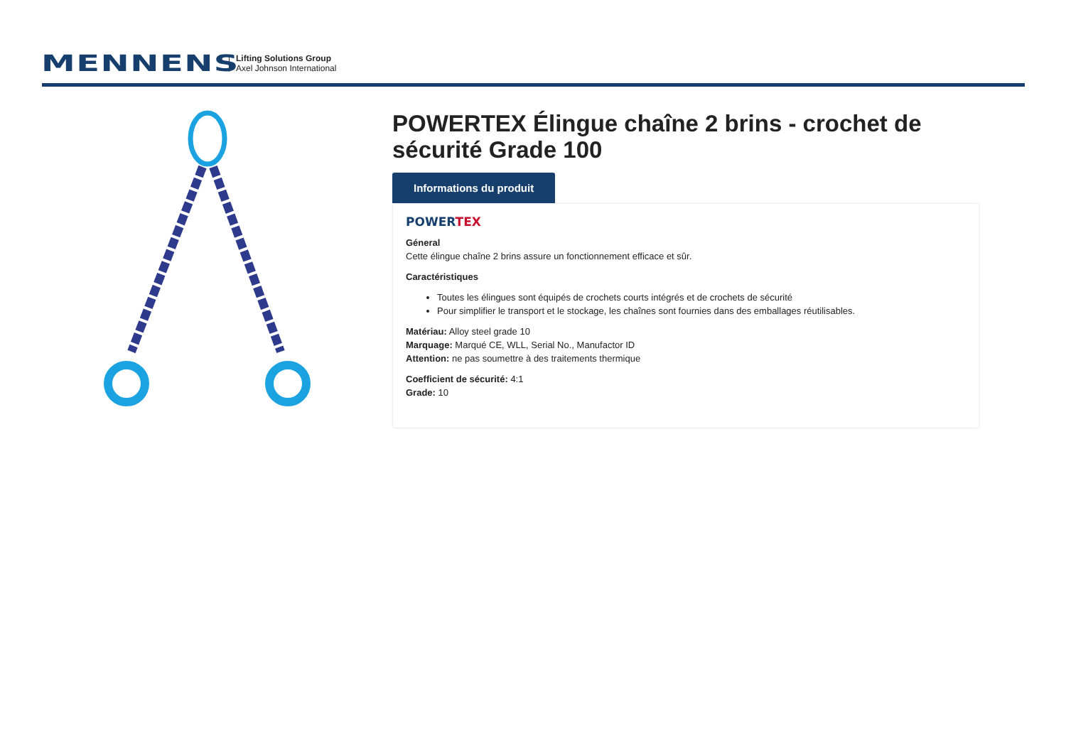MENNENS
Lifting Solutions Group
Axel Johnson International
POWERTEX Élingue chaîne 2 brins - crochet de sécurité Grade 100
Informations du produit
POWERTEX
Géneral
Cette élingue chaîne 2 brins assure un fonctionnement efficace et sûr.
Caractéristiques
Toutes les élingues sont équipés de crochets courts intégrés et de crochets de sécurité
Pour simplifier le transport et le stockage, les chaînes sont fournies dans des emballages réutilisables.
Matériau: Alloy steel grade 10
Marquage: Marqué CE, WLL, Serial No., Manufactor ID
Attention: ne pas soumettre à des traitements thermique
Coefficient de sécurité: 4:1
Grade: 10